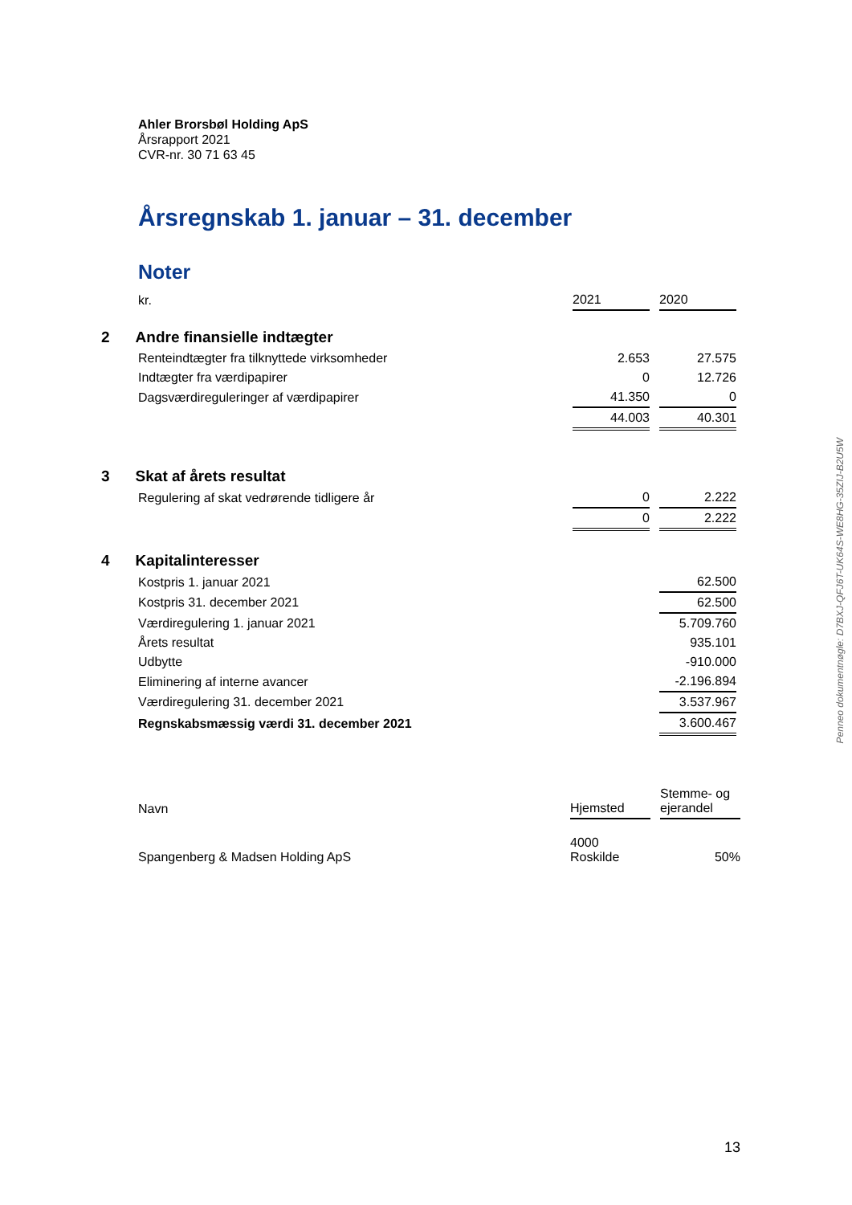Ahler Brorsbøl Holding ApS
Årsrapport 2021
CVR-nr. 30 71 63 45
Årsregnskab 1. januar – 31. december
Noter
| kr. | 2021 | | 2020 |
| 2 Andre finansielle indtægter | | | |
| Renteindtægter fra tilknyttede virksomheder | 2.653 | | 27.575 |
| Indtægter fra værdipapirer | 0 | | 12.726 |
| Dagsværdireguleringer af værdipapirer | 41.350 | | 0 |
| | 44.003 | | 40.301 |
| 3 Skat af årets resultat | | | |
| Regulering af skat vedrørende tidligere år | 0 | | 2.222 |
| | 0 | | 2.222 |
| 4 Kapitalinteresser | | | |
| Kostpris 1. januar 2021 | | | 62.500 |
| Kostpris 31. december 2021 | | | 62.500 |
| Værdiregulering 1. januar 2021 | | | 5.709.760 |
| Årets resultat | | | 935.101 |
| Udbytte | | | -910.000 |
| Eliminering af interne avancer | | | -2.196.894 |
| Værdiregulering 31. december 2021 | | | 3.537.967 |
| Regnskabsmæssig værdi 31. december 2021 | | | 3.600.467 |
| Navn | Hjemsted | | Stemme- og ejerandel |
| Spangenberg & Madsen Holding ApS | 4000 Roskilde | | 50% |
Penneo dokumentnøgle: D7BXJ-QFJ6T-UK64S-WE8HG-35ZIJ-B2U5W
13